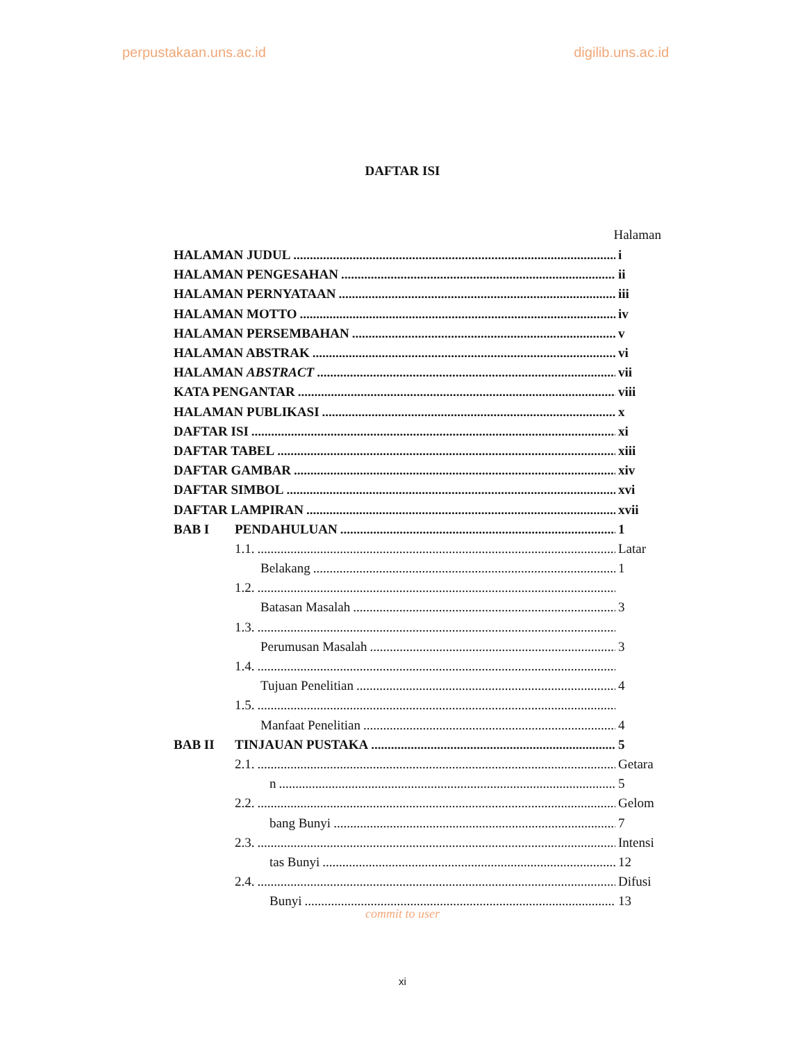perpustakaan.uns.ac.id digilib.uns.ac.id
DAFTAR ISI
Halaman
HALAMAN JUDUL i
HALAMAN PENGESAHAN ii
HALAMAN PERNYATAAN iii
HALAMAN MOTTO iv
HALAMAN PERSEMBAHAN v
HALAMAN ABSTRAK vi
HALAMAN ABSTRACT vii
KATA PENGANTAR viii
HALAMAN PUBLIKASI x
DAFTAR ISI xi
DAFTAR TABEL xiii
DAFTAR GAMBAR xiv
DAFTAR SIMBOL xvi
DAFTAR LAMPIRAN xvii
BAB I PENDAHULUAN 1
1.1. Latar
Belakang 1
1.2.
Batasan Masalah 3
1.3.
Perumusan Masalah 3
1.4.
Tujuan Penelitian 4
1.5.
Manfaat Penelitian 4
BAB II TINJAUAN PUSTAKA 5
2.1. Getara
n 5
2.2. Gelom
bang Bunyi 7
2.3. Intensi
tas Bunyi 12
2.4. Difusi
Bunyi 13
commit to user
xi